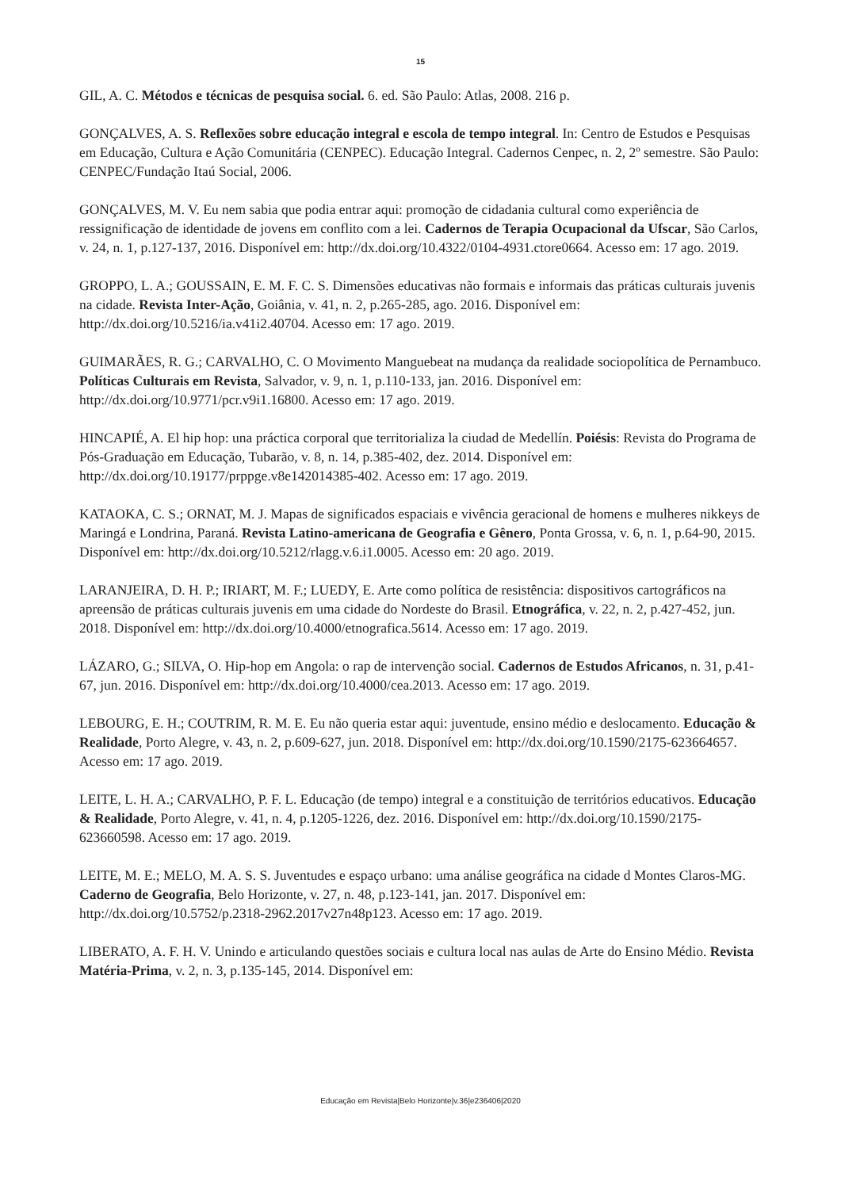15
GIL, A. C. Métodos e técnicas de pesquisa social. 6. ed. São Paulo: Atlas, 2008. 216 p.
GONÇALVES, A. S. Reflexões sobre educação integral e escola de tempo integral. In: Centro de Estudos e Pesquisas em Educação, Cultura e Ação Comunitária (CENPEC). Educação Integral. Cadernos Cenpec, n. 2, 2º semestre. São Paulo: CENPEC/Fundação Itaú Social, 2006.
GONÇALVES, M. V. Eu nem sabia que podia entrar aqui: promoção de cidadania cultural como experiência de ressignificação de identidade de jovens em conflito com a lei. Cadernos de Terapia Ocupacional da Ufscar, São Carlos, v. 24, n. 1, p.127-137, 2016. Disponível em: http://dx.doi.org/10.4322/0104-4931.ctore0664. Acesso em: 17 ago. 2019.
GROPPO, L. A.; GOUSSAIN, E. M. F. C. S. Dimensões educativas não formais e informais das práticas culturais juvenis na cidade. Revista Inter-Ação, Goiânia, v. 41, n. 2, p.265-285, ago. 2016. Disponível em: http://dx.doi.org/10.5216/ia.v41i2.40704. Acesso em: 17 ago. 2019.
GUIMARÃES, R. G.; CARVALHO, C. O Movimento Manguebeat na mudança da realidade sociopolítica de Pernambuco. Políticas Culturais em Revista, Salvador, v. 9, n. 1, p.110-133, jan. 2016. Disponível em: http://dx.doi.org/10.9771/pcr.v9i1.16800. Acesso em: 17 ago. 2019.
HINCAPIÉ, A. El hip hop: una práctica corporal que territorializa la ciudad de Medellín. Poiésis: Revista do Programa de Pós-Graduação em Educação, Tubarão, v. 8, n. 14, p.385-402, dez. 2014. Disponível em: http://dx.doi.org/10.19177/prppge.v8e142014385-402. Acesso em: 17 ago. 2019.
KATAOKA, C. S.; ORNAT, M. J. Mapas de significados espaciais e vivência geracional de homens e mulheres nikkeys de Maringá e Londrina, Paraná. Revista Latino-americana de Geografia e Gênero, Ponta Grossa, v. 6, n. 1, p.64-90, 2015. Disponível em: http://dx.doi.org/10.5212/rlagg.v.6.i1.0005. Acesso em: 20 ago. 2019.
LARANJEIRA, D. H. P.; IRIART, M. F.; LUEDY, E. Arte como política de resistência: dispositivos cartográficos na apreensão de práticas culturais juvenis em uma cidade do Nordeste do Brasil. Etnográfica, v. 22, n. 2, p.427-452, jun. 2018. Disponível em: http://dx.doi.org/10.4000/etnografica.5614. Acesso em: 17 ago. 2019.
LÁZARO, G.; SILVA, O. Hip-hop em Angola: o rap de intervenção social. Cadernos de Estudos Africanos, n. 31, p.41-67, jun. 2016. Disponível em: http://dx.doi.org/10.4000/cea.2013. Acesso em: 17 ago. 2019.
LEBOURG, E. H.; COUTRIM, R. M. E. Eu não queria estar aqui: juventude, ensino médio e deslocamento. Educação & Realidade, Porto Alegre, v. 43, n. 2, p.609-627, jun. 2018. Disponível em: http://dx.doi.org/10.1590/2175-623664657. Acesso em: 17 ago. 2019.
LEITE, L. H. A.; CARVALHO, P. F. L. Educação (de tempo) integral e a constituição de territórios educativos. Educação & Realidade, Porto Alegre, v. 41, n. 4, p.1205-1226, dez. 2016. Disponível em: http://dx.doi.org/10.1590/2175-623660598. Acesso em: 17 ago. 2019.
LEITE, M. E.; MELO, M. A. S. S. Juventudes e espaço urbano: uma análise geográfica na cidade d Montes Claros-MG. Caderno de Geografia, Belo Horizonte, v. 27, n. 48, p.123-141, jan. 2017. Disponível em: http://dx.doi.org/10.5752/p.2318-2962.2017v27n48p123. Acesso em: 17 ago. 2019.
LIBERATO, A. F. H. V. Unindo e articulando questões sociais e cultura local nas aulas de Arte do Ensino Médio. Revista Matéria-Prima, v. 2, n. 3, p.135-145, 2014. Disponível em:
Educação em Revista|Belo Horizonte|v.36|e236406|2020